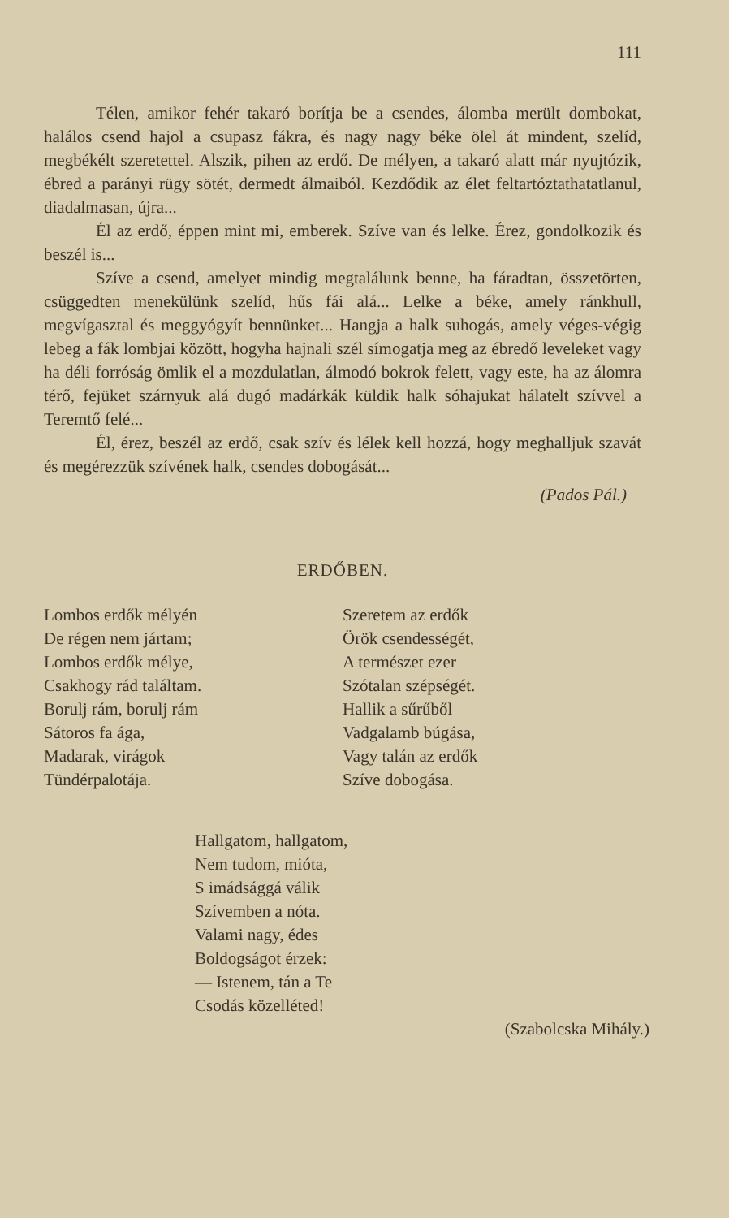111
Télen, amikor fehér takaró borítja be a csendes, álomba merült dombokat, halálos csend hajol a csupasz fákra, és nagy nagy béke ölel át mindent, szelíd, megbékélt szeretettel. Alszik, pihen az erdő. De mélyen, a takaró alatt már nyujtózik, ébred a parányi rügy sötét, dermedt álmaiból. Kezdődik az élet feltartóztathatatlanul, diadalmasan, újra...
Él az erdő, éppen mint mi, emberek. Szíve van és lelke. Érez, gondolkozik és beszél is...
Szíve a csend, amelyet mindig megtalálunk benne, ha fáradtan, összetörten, csüggedten menekülünk szelíd, hűs fái alá... Lelke a béke, amely ránkhull, megvígasztal és meggyógyít bennünket... Hangja a halk suhogás, amely véges-végig lebeg a fák lombjai között, hogyha hajnali szél símogatja meg az ébredő leveleket vagy ha déli forróság ömlik el a mozdulatlan, álmodó bokrok felett, vagy este, ha az álomra térő, fejüket szárnyuk alá dugó madárkák küldik halk sóhajukat hálatelt szívvel a Teremtő felé...
Él, érez, beszél az erdő, csak szív és lélek kell hozzá, hogy meghalljuk szavát és megérezzük szívének halk, csendes dobogását...
(Pados Pál.)
ERDŐBEN.
Lombos erdők mélyén
De régen nem jártam;
Lombos erdők mélye,
Csakhogy rád találtam.
Borulj rám, borulj rám
Sátoros fa ága,
Madarak, virágok
Tündérpalotája.
Szeretem az erdők
Örök csendességét,
A természet ezer
Szótalan szépségét.
Hallik a sűrűből
Vadgalamb búgása,
Vagy talán az erdők
Szíve dobogása.
Hallgatom, hallgatom,
Nem tudom, mióta,
S imádsággá válik
Szívemben a nóta.
Valami nagy, édes
Boldogságot érzek:
— Istenem, tán a Te
Csodás közelléted!
(Szabolcska Mihály.)